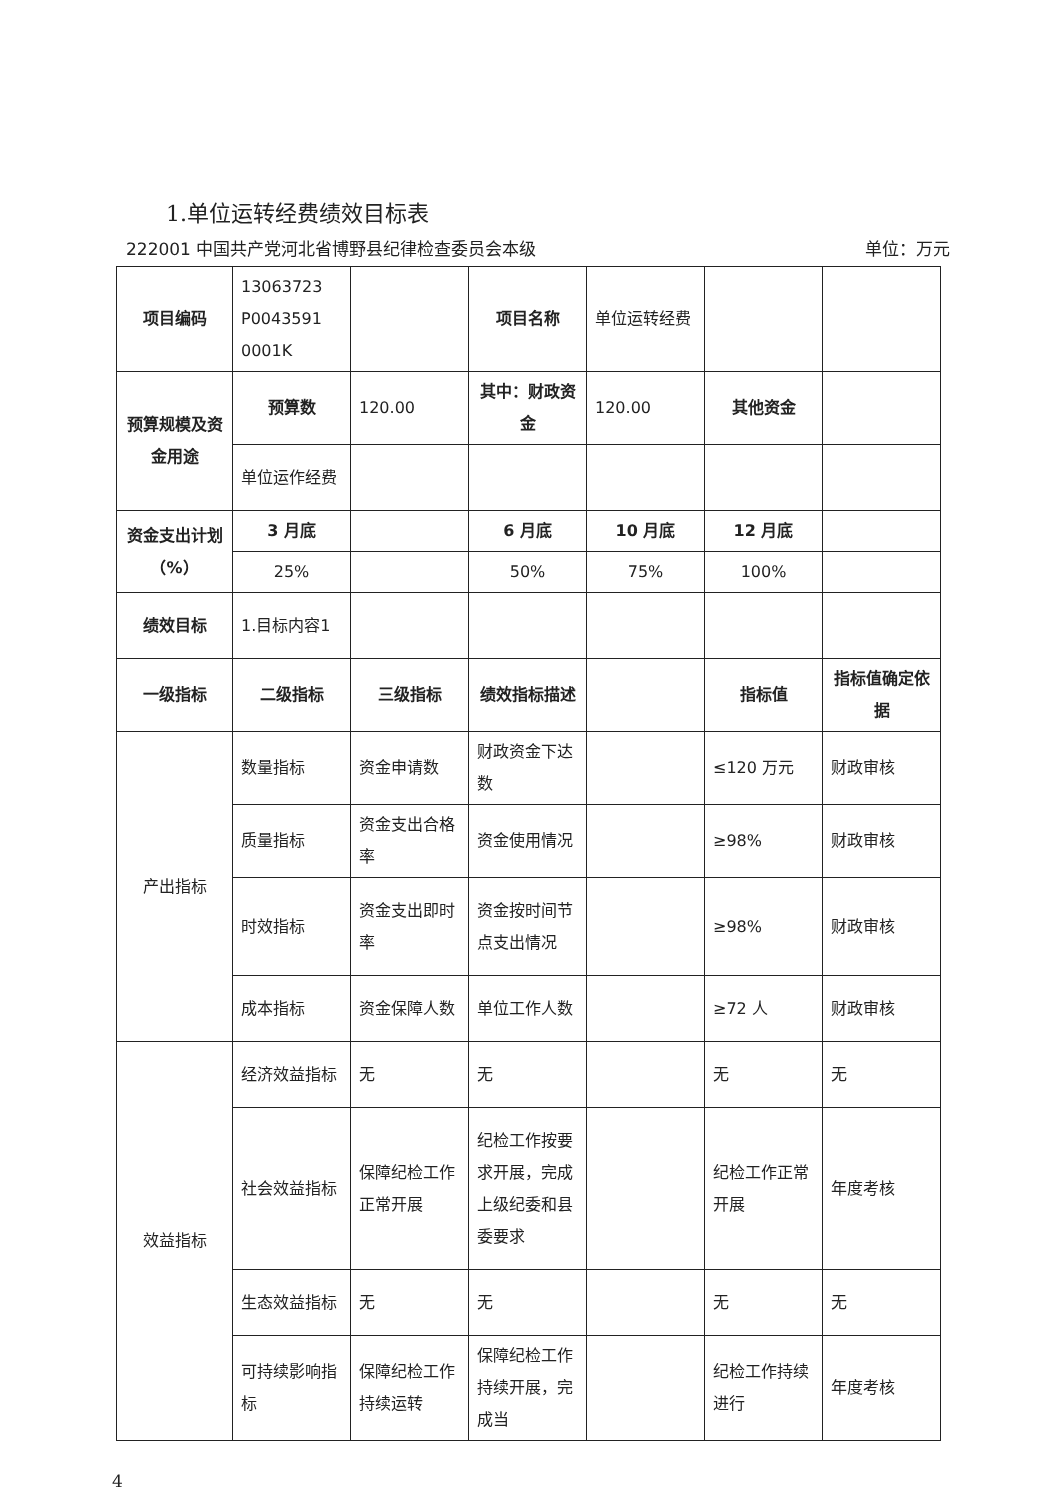1.单位运转经费绩效目标表
222001 中国共产党河北省博野县纪律检查委员会本级 单位：万元
| 项目编码 | 13063723 P0043591 0001K | | 项目名称 | 单位运转经费 | | |
| 预算规模及资金用途 | 预算数 | 120.00 | 其中：财政资金 | 120.00 | 其他资金 | |
| | 单位运作经费 | | | | | |
| 资金支出计划（%） | 3 月底 | | 6 月底 | 10 月底 | 12 月底 | |
| | 25% | | 50% | 75% | 100% | |
| 绩效目标 | 1.目标内容1 | | | | | |
| 一级指标 | 二级指标 | 三级指标 | 绩效指标描述 | | 指标值 | 指标值确定依据 |
| 产出指标 | 数量指标 | 资金申请数 | 财政资金下达数 | | ≤120 万元 | 财政审核 |
| | 质量指标 | 资金支出合格率 | 资金使用情况 | | ≥98% | 财政审核 |
| | 时效指标 | 资金支出即时率 | 资金按时间节点支出情况 | | ≥98% | 财政审核 |
| | 成本指标 | 资金保障人数 | 单位工作人数 | | ≥72 人 | 财政审核 |
| 效益指标 | 经济效益指标 | 无 | 无 | | 无 | 无 |
| | 社会效益指标 | 保障纪检工作正常开展 | 纪检工作按要求开展，完成上级纪委和县委要求 | | 纪检工作正常开展 | 年度考核 |
| | 生态效益指标 | 无 | 无 | | 无 | 无 |
| | 可持续影响指标 | 保障纪检工作持续运转 | 保障纪检工作持续开展，完成当 | | 纪检工作持续进行 | 年度考核 |
4